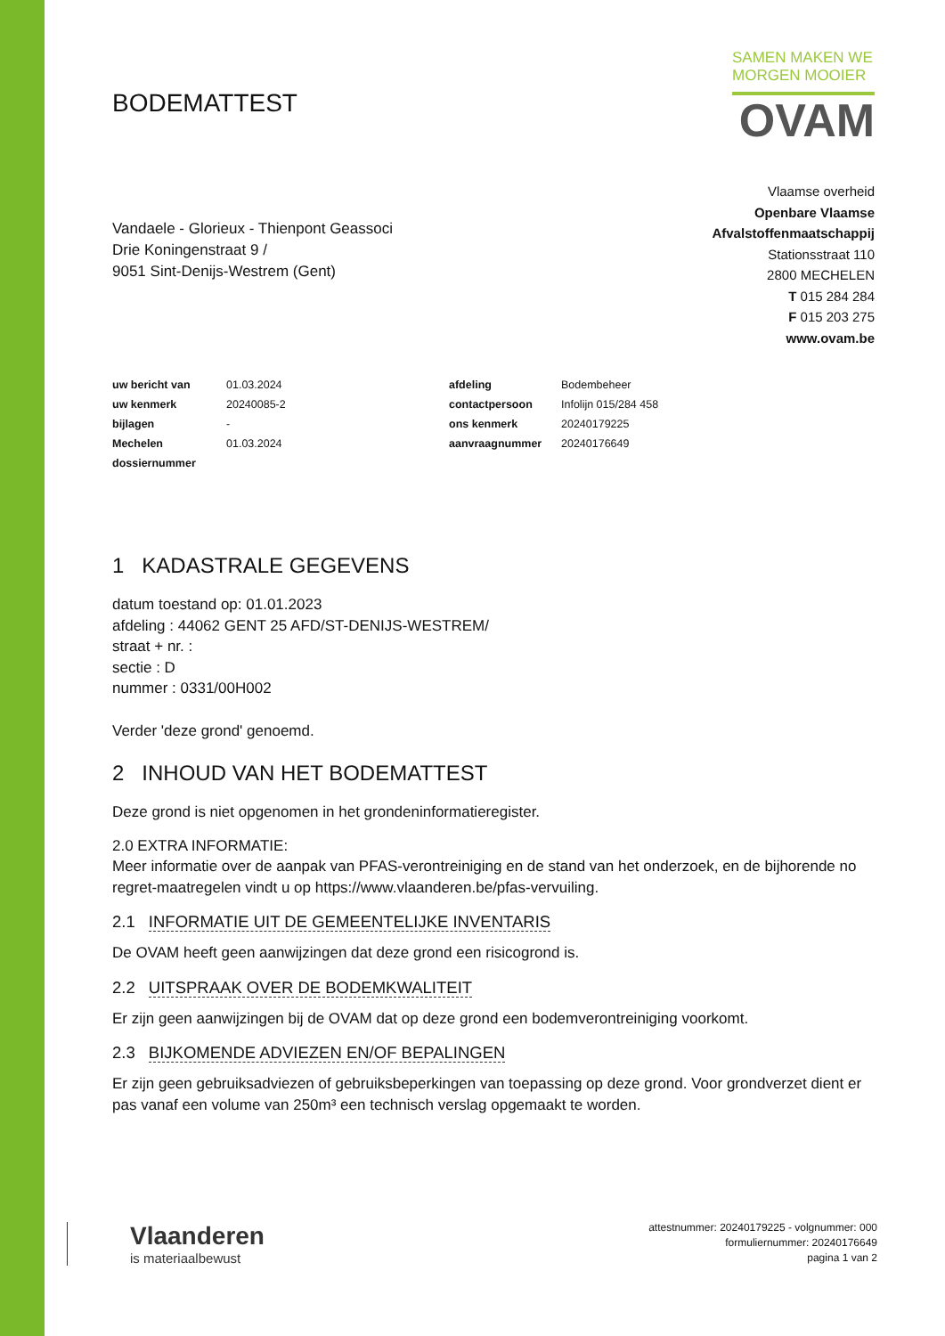BODEMATTEST
SAMEN MAKEN WE
MORGEN MOOIER
OVAM
Vandaele - Glorieux - Thienpont Geassoci
Drie Koningenstraat 9 /
9051 Sint-Denijs-Westrem (Gent)
Vlaamse overheid
Openbare Vlaamse
Afvalstoffenmaatschappij
Stationsstraat 110
2800 MECHELEN
T 015 284 284
F 015 203 275
www.ovam.be
| uw bericht van | 01.03.2024 | afdeling | Bodembeheer |
| uw kenmerk | 20240085-2 | contactpersoon | Infolijn 015/284 458 |
| bijlagen | - | ons kenmerk | 20240179225 |
| Mechelen | 01.03.2024 | aanvraagnummer | 20240176649 |
| dossiernummer | | | |
1 KADASTRALE GEGEVENS
datum toestand op: 01.01.2023
afdeling : 44062 GENT 25 AFD/ST-DENIJS-WESTREM/
straat + nr. :
sectie : D
nummer : 0331/00H002
Verder 'deze grond' genoemd.
2 INHOUD VAN HET BODEMATTEST
Deze grond is niet opgenomen in het grondeninformatieregister.
2.0 EXTRA INFORMATIE:
Meer informatie over de aanpak van PFAS-verontreiniging en de stand van het onderzoek, en de bijhorende no regret-maatregelen vindt u op https://www.vlaanderen.be/pfas-vervuiling.
2.1 INFORMATIE UIT DE GEMEENTELIJKE INVENTARIS
De OVAM heeft geen aanwijzingen dat deze grond een risicogrond is.
2.2 UITSPRAAK OVER DE BODEMKWALITEIT
Er zijn geen aanwijzingen bij de OVAM dat op deze grond een bodemverontreiniging voorkomt.
2.3 BIJKOMENDE ADVIEZEN EN/OF BEPALINGEN
Er zijn geen gebruiksadviezen of gebruiksbeperkingen van toepassing op deze grond. Voor grondverzet dient er pas vanaf een volume van 250m³ een technisch verslag opgemaakt te worden.
Vlaanderen
is materiaalbewust
attestnummer: 20240179225 - volgnummer: 000
formuliernummer: 20240176649
pagina 1 van 2